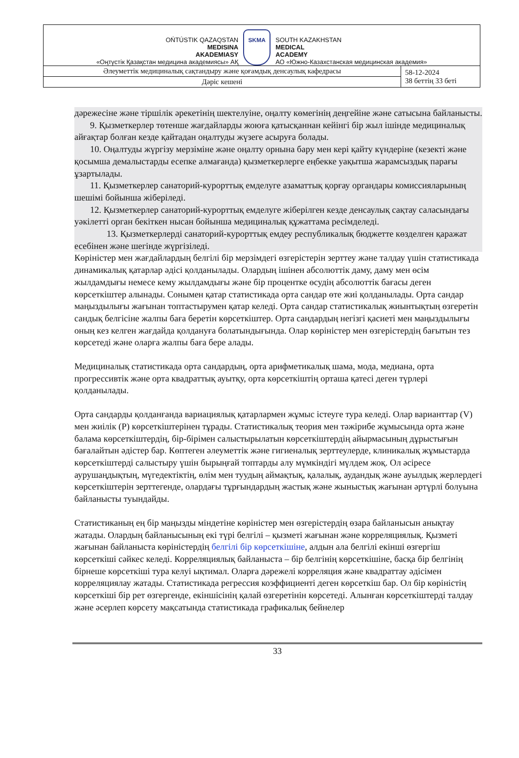OŃTÚSTIK QAZAQSTAN
MEDISINA
AKADEMIASY
«Оңтүстік Қазақстан медицина академиясы» АҚ
SKMA
SOUTH KAZAKHSTAN
MEDICAL
ACADEMY
АО «Южно-Казахстанская медицинская академия»
| Әлеуметтік медициналық сақтандыру және қоғамдық денсаулық кафедрасы | 58-12-2024 38 беттің 33 беті |
| Дәріс кешені | |
дәрежесіне және тіршілік әрекетінің шектелуіне, оңалту көмегінің деңгейіне және сатысына байланысты.
9. Қызметкерлер төтенше жағдайларды жоюға қатысқаннан кейінгі бір жыл ішінде медициналық айғақтар болған кезде қайтадан оңалтуды жүзеге асыруға болады.
10. Оңалтуды жүргізу мерзіміне және оңалту орнына бару мен кері қайту күндеріне (кезекті және қосымша демалыстарды есепке алмағанда) қызметкерлерге еңбекке уақытша жарамсыздық парағы ұзартылады.
11. Қызметкерлер санаторий-курорттық емделуге азаматтық қорғау органдары комиссияларының шешімі бойынша жіберіледі.
12. Қызметкерлер санаторий-курорттық емделуге жіберілген кезде денсаулық сақтау саласындағы уәкілетті орган бекіткен нысан бойынша медициналық құжаттама ресімделеді.
13. Қызметкерлерді санаторий-курорттық емдеу республикалық бюджетте көзделген қаражат есебінен және шегінде жүргізіледі.
Көріністер мен жағдайлардың белгілі бір мерзімдегі өзгерістерін зерттеу және талдау үшін статистикада динамикалық қатарлар әдісі қолданылады. Олардың ішінен абсолюттік даму, даму мен өсім жылдамдығы немесе кему жылдамдығы және бір процентке өсудің абсолюттік бағасы деген көрсеткіштер алынады. Сонымен қатар статистикада орта сандар өте жиі қолданылады. Орта сандар маңыздылығы жағынан топтастырумен қатар келеді. Орта сандар статистикалық жиынтықтың өзгеретін сандық белгісіне жалпы баға беретін көрсеткіштер. Орта сандардың негізгі қасиеті мен маңыздылығы оның кез келген жағдайда қолдануға болатындығында. Олар көріністер мен өзгерістердің бағытын тез көрсетеді және оларға жалпы баға бере алады.
Медициналық статистикада орта сандардың, орта арифметикалық шама, мода, медиана, орта прогрессивтік және орта квадраттық ауытқу, орта көрсеткіштің орташа қатесі деген түрлері қолданылады.
Орта сандарды қолданғанда вариациялық қатарлармен жұмыс істеуге тура келеді. Олар варианттар (V) мен жиілік (Р) көрсеткіштерінен тұрады. Статистикалық теория мен тәжірибе жұмысында орта және балама көрсеткіштердің, бір-бірімен салыстырылатын көрсеткіштердің айырмасының дұрыстығын бағалайтын әдістер бар. Көптеген әлеуметтік және гигиеналық зерттеулерде, клиникалық жұмыстарда көрсеткіштерді салыстыру үшін бырыңғай топтарды алу мүмкіндігі мүлдем жоқ. Ол әсіресе аурушаңдықтың, мүгедектіктің, өлім мен туудың аймақтық, қалалық, аудандық және ауылдық жерлердегі көрсеткіштерін зерттегенде, олардағы тұрғындардың жастық және жыныстық жағынан әртүрлі болуына байланысты туындайды.
Статистиканың ең бір маңызды міндетіне көріністер мен өзгерістердің өзара байланысын анықтау жатады. Олардың байланысының екі түрі белгілі – қызметі жағынан және корреляциялық. Қызметі жағынан байланыста көріністердің белгілі бір көрсеткішіне, алдын ала белгілі екінші өзгергіш көрсеткіші сәйкес келеді. Корреляциялық байланыста – бір белгінің көрсеткішіне, басқа бір белгінің бірнеше көрсеткіші тура келуі ықтимал. Оларға дәрежелі корреляция және квадраттау әдісімен корреляциялау жатады. Статистикада регрессия коэффициенті деген көрсеткіш бар. Ол бір көріністің көрсеткіші бір рет өзгергенде, екіншісінің қалай өзгеретінін көрсетеді. Алынған көрсеткіштерді талдау және әсерлеп көрсету мақсатында статистикада графикалық бейнелер
33